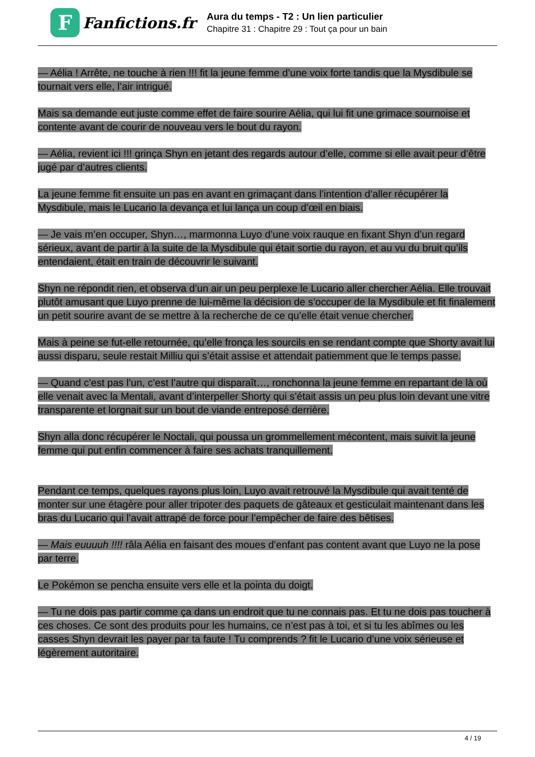F
Fanfictions.fr
Aura du temps - T2 : Un lien particulier
Chapitre 31 : Chapitre 29 : Tout ça pour un bain
— Aélia ! Arrête, ne touche à rien !!! fit la jeune femme d’une voix forte tandis que la Mysdibule se tournait vers elle, l’air intrigué.
Mais sa demande eut juste comme effet de faire sourire Aélia, qui lui fit une grimace sournoise et contente avant de courir de nouveau vers le bout du rayon.
— Aélia, revient ici !!! grinça Shyn en jetant des regards autour d’elle, comme si elle avait peur d’être jugé par d’autres clients.
La jeune femme fit ensuite un pas en avant en grimaçant dans l’intention d’aller récupérer la Mysdibule, mais le Lucario la devança et lui lança un coup d’œil en biais.
— Je vais m’en occuper, Shyn…, marmonna Luyo d’une voix rauque en fixant Shyn d’un regard sérieux, avant de partir à la suite de la Mysdibule qui était sortie du rayon, et au vu du bruit qu’ils entendaient, était en train de découvrir le suivant.
Shyn ne répondit rien, et observa d’un air un peu perplexe le Lucario aller chercher Aélia. Elle trouvait plutôt amusant que Luyo prenne de lui-même la décision de s’occuper de la Mysdibule et fit finalement un petit sourire avant de se mettre à la recherche de ce qu’elle était venue chercher.
Mais à peine se fut-elle retournée, qu’elle fronça les sourcils en se rendant compte que Shorty avait lui aussi disparu, seule restait Milliu qui s’était assise et attendait patiemment que le temps passe.
— Quand c’est pas l’un, c’est l’autre qui disparaît…, ronchonna la jeune femme en repartant de là où elle venait avec la Mentali, avant d’interpeller Shorty qui s’était assis un peu plus loin devant une vitre transparente et lorgnait sur un bout de viande entreposé derrière.
Shyn alla donc récupérer le Noctali, qui poussa un grommellement mécontent, mais suivit la jeune femme qui put enfin commencer à faire ses achats tranquillement.
Pendant ce temps, quelques rayons plus loin, Luyo avait retrouvé la Mysdibule qui avait tenté de monter sur une étagère pour aller tripoter des paquets de gâteaux et gesticulait maintenant dans les bras du Lucario qui l’avait attrapé de force pour l’empêcher de faire des bêtises.
— Mais euuuuh !!!! râla Aélia en faisant des moues d’enfant pas content avant que Luyo ne la pose par terre.
Le Pokémon se pencha ensuite vers elle et la pointa du doigt.
— Tu ne dois pas partir comme ça dans un endroit que tu ne connais pas. Et tu ne dois pas toucher à ces choses. Ce sont des produits pour les humains, ce n’est pas à toi, et si tu les abîmes ou les casses Shyn devrait les payer par ta faute ! Tu comprends ? fit le Lucario d’une voix sérieuse et légèrement autoritaire.
4 / 19